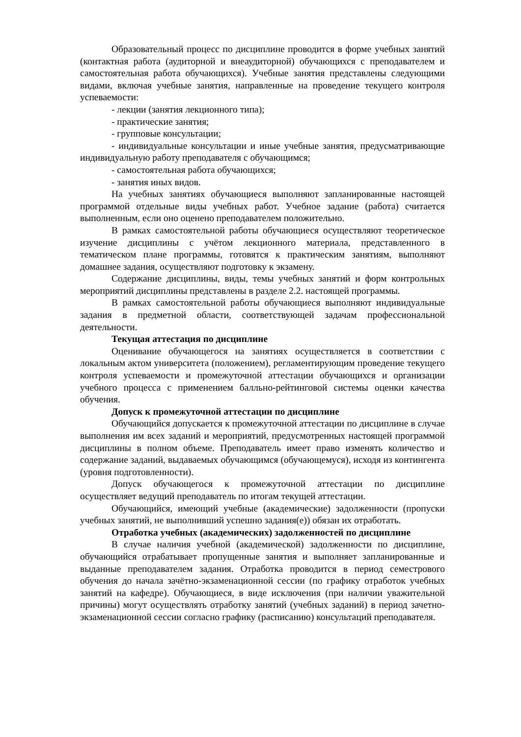Образовательный процесс по дисциплине проводится в форме учебных занятий (контактная работа (аудиторной и внеаудиторной) обучающихся с преподавателем и самостоятельная работа обучающихся). Учебные занятия представлены следующими видами, включая учебные занятия, направленные на проведение текущего контроля успеваемости:
- лекции (занятия лекционного типа);
- практические занятия;
- групповые консультации;
- индивидуальные консультации и иные учебные занятия, предусматривающие индивидуальную работу преподавателя с обучающимся;
- самостоятельная работа обучающихся;
- занятия иных видов.
На учебных занятиях обучающиеся выполняют запланированные настоящей программой отдельные виды учебных работ. Учебное задание (работа) считается выполненным, если оно оценено преподавателем положительно.
В рамках самостоятельной работы обучающиеся осуществляют теоретическое изучение дисциплины с учётом лекционного материала, представленного в тематическом плане программы, готовятся к практическим занятиям, выполняют домашнее задания, осуществляют подготовку к экзамену.
Содержание дисциплины, виды, темы учебных занятий и форм контрольных мероприятий дисциплины представлены в разделе 2.2. настоящей программы.
В рамках самостоятельной работы обучающиеся выполняют индивидуальные задания в предметной области, соответствующей задачам профессиональной деятельности.
Текущая аттестация по дисциплине
Оценивание обучающегося на занятиях осуществляется в соответствии с локальным актом университета (положением), регламентирующим проведение текущего контроля успеваемости и промежуточной аттестации обучающихся и организации учебного процесса с применением балльно-рейтинговой системы оценки качества обучения.
Допуск к промежуточной аттестации по дисциплине
Обучающийся допускается к промежуточной аттестации по дисциплине в случае выполнения им всех заданий и мероприятий, предусмотренных настоящей программой дисциплины в полном объеме. Преподаватель имеет право изменять количество и содержание заданий, выдаваемых обучающимся (обучающемуся), исходя из контингента (уровня подготовленности).
Допуск обучающегося к промежуточной аттестации по дисциплине осуществляет ведущий преподаватель по итогам текущей аттестации.
Обучающийся, имеющий учебные (академические) задолженности (пропуски учебных занятий, не выполнивший успешно задания(е)) обязан их отработать.
Отработка учебных (академических) задолженностей по дисциплине
В случае наличия учебной (академической) задолженности по дисциплине, обучающийся отрабатывает пропущенные занятия и выполняет запланированные и выданные преподавателем задания. Отработка проводится в период семестрового обучения до начала зачётно-экзаменационной сессии (по графику отработок учебных занятий на кафедре). Обучающиеся, в виде исключения (при наличии уважительной причины) могут осуществлять отработку занятий (учебных заданий) в период зачетно-экзаменационной сессии согласно графику (расписанию) консультаций преподавателя.